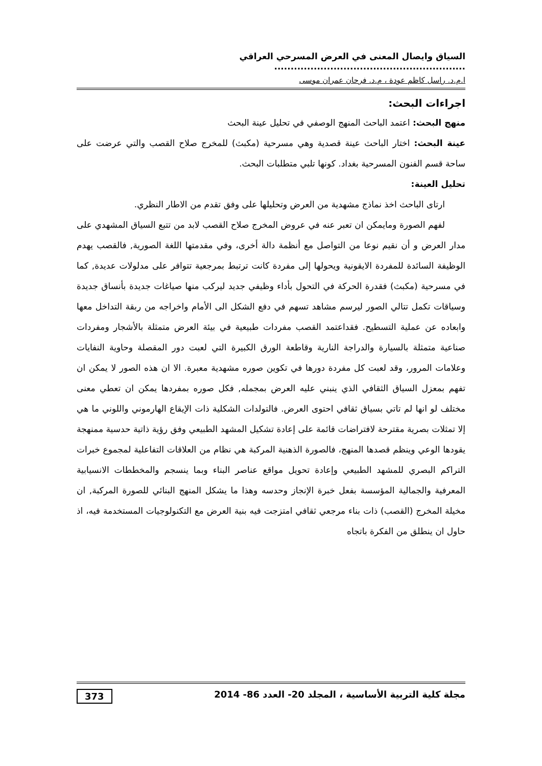السياق وايصال المعنى في العرض المسرحي العراقي ..........................................................
ا.م.د. راسل كاظم عودة ، م.د. فرحان عمران موسى
اجراءات البحث:
منهج البحث: اعتمد الباحث المنهج الوصفي في تحليل عينة البحث
عينة البحث: اختار الباحث عينة قصدية وهي مسرحية (مكبث) للمخرج صلاح القصب والتي عرضت على ساحة قسم الفنون المسرحية بغداد. كونها تلبي متطلبات البحث.
تحليل العينة:
ارتاى الباحث اخذ نماذج مشهدية من العرض وتحليلها على وفق تقدم من الاطار النظري.
لفهم الصورة ومايمكن ان تعبر عنه في عروض المخرج صلاح القصب لابد من تتبع السياق المشهدي على مدار العرض و أن نقيم نوعا من التواصل مع أنظمة دالة أخرى، وفي مقدمتها اللغة الصورية, فالقصب يهدم الوظيفة السائدة للمفردة الايقونية ويحولها إلى مفردة كانت ترتبط بمرجعية تتوافر على مدلولات عديدة, كما في مسرحية (مكبث) فقدرة الحركة في التحول بأداء وظيفي جديد ليركب منها صياغات جديدة بأنساق جديدة وسياقات تكمل تتالي الصور ليرسم مشاهد تسهم في دفع الشكل الى الأمام واخراجه من ربقة التداخل معها وابعاده عن عملية التسطيح. فقداعتمد القصب مفردات طبيعية في بيئة العرض متمثلة بالأشجار ومفردات صناعية متمثلة بالسيارة والدراجة النارية وقاطعة الورق الكبيرة التي لعبت دور المقصلة وحاوية النفايات وعلامات المرور، وقد لعبت كل مفردة دورها في تكوين صوره مشهدية معبرة. الا ان هذه الصور لا يمكن ان تفهم بمعزل السياق الثقافي الذي ينبني عليه العرض بمجمله, فكل صوره بمفردها يمكن ان تعطي معنى مختلف لو انها لم تاتي بسياق ثقافي احتوى العرض. فالتولدات الشكلية ذات الإيقاع الهارموني واللوني ما هي إلا تمثلات بصرية مقترحة لافتراضات قائمة على إعادة تشكيل المشهد الطبيعي وفق رؤية ذاتية حدسية ممنهجة يقودها الوعي وينظم قصدها المنهج، فالصورة الذهنية المركبة هي نظام من العلاقات التفاعلية لمجموع خبرات التراكم البصري للمشهد الطبيعي وإعادة تحويل مواقع عناصر البناء وبما ينسجم والمخططات الانسيابية المعرفية والجمالية المؤسسة بفعل خبرة الإنجاز وحدسه وهذا ما يشكل المنهج البنائي للصورة المركبة, ان مخيلة المخرج (القصب) ذات بناء مرجعي ثقافي امتزجت فيه بنية العرض مع التكنولوجيات المستخدمة فيه، اذ حاول ان ينطلق من الفكرة باتجاه
مجلة كلية التربية الأساسية ، المجلد 20- العدد 86- 2014 373